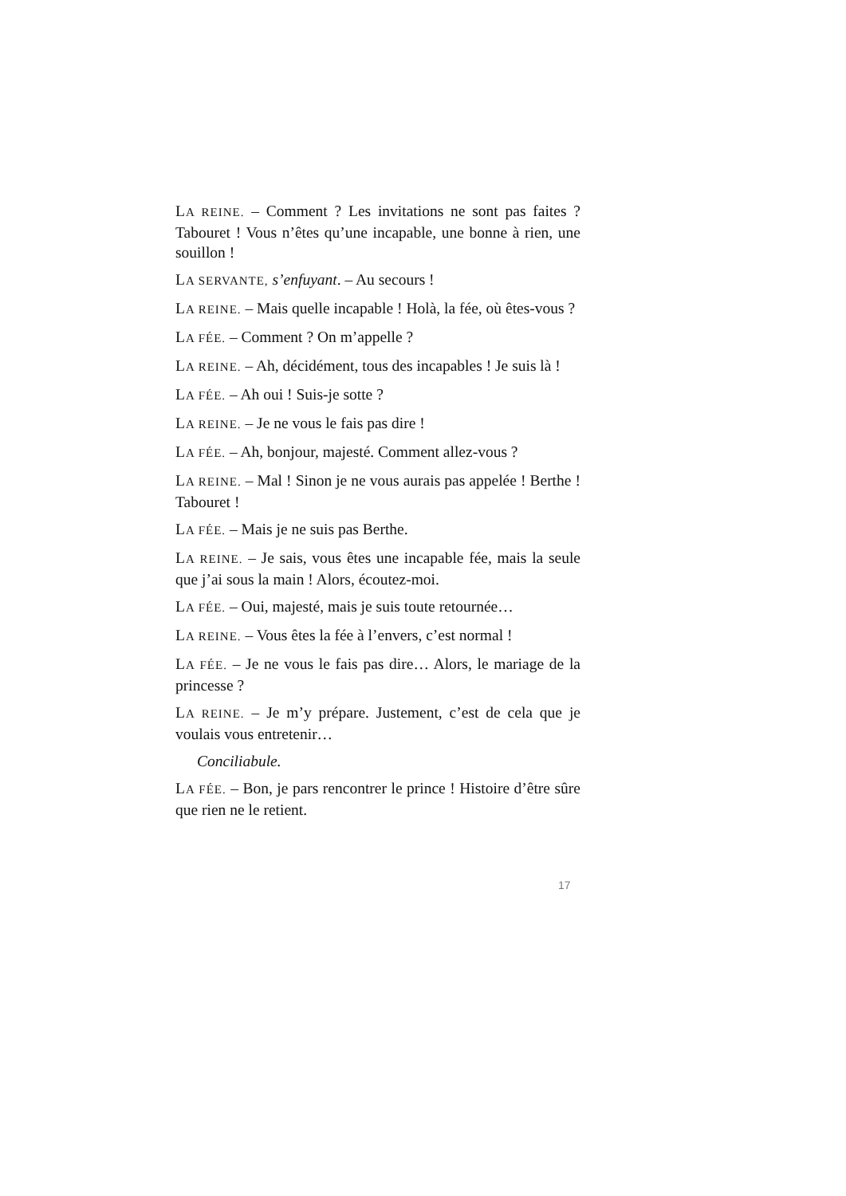LA REINE. – Comment ? Les invitations ne sont pas faites ? Tabouret ! Vous n’êtes qu’une incapable, une bonne à rien, une souillon !
LA SERVANTE, s’enfuyant. – Au secours !
LA REINE. – Mais quelle incapable ! Holà, la fée, où êtes-vous ?
LA FÉE. – Comment ? On m’appelle ?
LA REINE. – Ah, décidément, tous des incapables ! Je suis là !
LA FÉE. – Ah oui ! Suis-je sotte ?
LA REINE. – Je ne vous le fais pas dire !
LA FÉE. – Ah, bonjour, majesté. Comment allez-vous ?
LA REINE. – Mal ! Sinon je ne vous aurais pas appelée ! Berthe ! Tabouret !
LA FÉE. – Mais je ne suis pas Berthe.
LA REINE. – Je sais, vous êtes une incapable fée, mais la seule que j’ai sous la main ! Alors, écoutez-moi.
LA FÉE. – Oui, majesté, mais je suis toute retournée…
LA REINE. – Vous êtes la fée à l’envers, c’est normal !
LA FÉE. – Je ne vous le fais pas dire… Alors, le mariage de la princesse ?
LA REINE. – Je m’y prépare. Justement, c’est de cela que je voulais vous entretenir…
Conciliabule.
LA FÉE. – Bon, je pars rencontrer le prince ! Histoire d’être sûre que rien ne le retient.
17